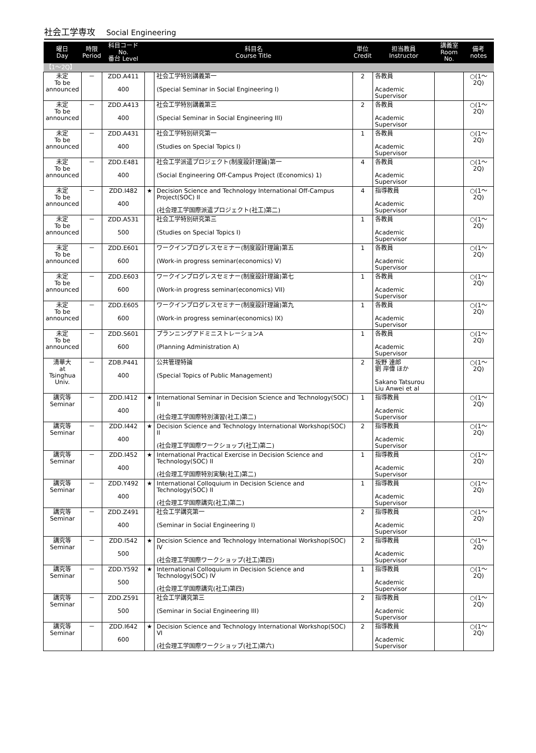社会工学専攻 Social Engineering
| 曜日 Day | 時限 Period | 科目コード No. 番台 Level | | 科目名 Course Title | 単位 Credit | 担当教員 Instructor | 講義室 Room No. | 備考 notes |
| --- | --- | --- | --- | --- | --- | --- | --- | --- |
| 【1～2Q】 | | | | | | | | |
| 未定 To be announced | － | ZDD.A411 400 | | 社会工学特別講義第一 (Special Seminar in Social Engineering I) | 2 | 各教員 Academic Supervisor | | ○(1～2Q) |
| 未定 To be announced | － | ZDD.A413 400 | | 社会工学特別講義第三 (Special Seminar in Social Engineering III) | 2 | 各教員 Academic Supervisor | | ○(1～2Q) |
| 未定 To be announced | － | ZDD.A431 400 | | 社会工学特別研究第一 (Studies on Special Topics I) | 1 | 各教員 Academic Supervisor | | ○(1～2Q) |
| 未定 To be announced | － | ZDD.E481 400 | | 社会工学派遣プロジェクト(制度設計理論)第一 (Social Engineering Off-Campus Project (Economics) 1) | 4 | 各教員 Academic Supervisor | | ○(1～2Q) |
| 未定 To be announced | － | ZDD.I482 400 | ★ | Decision Science and Technology International Off-Campus Project(SOC) II (社会理工学国際派遣プロジェクト(社工)第二) | 4 | 指導教員 Academic Supervisor | | ○(1～2Q) |
| 未定 To be announced | － | ZDD.A531 500 | | 社会工学特別研究第三 (Studies on Special Topics I) | 1 | 各教員 Academic Supervisor | | ○(1～2Q) |
| 未定 To be announced | － | ZDD.E601 600 | | ワークインプログレスセミナー(制度設計理論)第五 (Work-in progress seminar(economics) V) | 1 | 各教員 Academic Supervisor | | ○(1～2Q) |
| 未定 To be announced | － | ZDD.E603 600 | | ワークインプログレスセミナー(制度設計理論)第七 (Work-in progress seminar(economics) VII) | 1 | 各教員 Academic Supervisor | | ○(1～2Q) |
| 未定 To be announced | － | ZDD.E605 600 | | ワークインプログレスセミナー(制度設計理論)第九 (Work-in progress seminar(economics) IX) | 1 | 各教員 Academic Supervisor | | ○(1～2Q) |
| 未定 To be announced | － | ZDD.S601 600 | | プランニングアドミニストレーションA (Planning Administration A) | 1 | 各教員 Academic Supervisor | | ○(1～2Q) |
| 清華大 at Tsinghua Univ. | － | ZDB.P441 400 | | 公共管理特論 (Special Topics of Public Management) | 2 | 坂野 達郎 劉 岸偉 ほか Sakano Tatsurou Liu Anwei et al | | ○(1～2Q) |
| 講究等 Seminar | － | ZDD.I412 400 | ★ | International Seminar in Decision Science and Technology(SOC) II (社会理工学国際特別演習(社工)第二) | 1 | 指導教員 Academic Supervisor | | ○(1～2Q) |
| 講究等 Seminar | － | ZDD.I442 400 | ★ | Decision Science and Technology International Workshop(SOC) II (社会理工学国際ワークショップ(社工)第二) | 2 | 指導教員 Academic Supervisor | | ○(1～2Q) |
| 講究等 Seminar | － | ZDD.I452 400 | ★ | International Practical Exercise in Decision Science and Technology(SOC) II (社会理工学国際特別実験(社工)第二) | 1 | 指導教員 Academic Supervisor | | ○(1～2Q) |
| 講究等 Seminar | － | ZDD.Y492 400 | ★ | International Colloquium in Decision Science and Technology(SOC) II (社会理工学国際講究(社工)第二) | 1 | 指導教員 Academic Supervisor | | ○(1～2Q) |
| 講究等 Seminar | － | ZDD.Z491 400 | | 社会工学講究第一 (Seminar in Social Engineering I) | 2 | 指導教員 Academic Supervisor | | ○(1～2Q) |
| 講究等 Seminar | － | ZDD.I542 500 | ★ | Decision Science and Technology International Workshop(SOC) IV (社会理工学国際ワークショップ(社工)第四) | 2 | 指導教員 Academic Supervisor | | ○(1～2Q) |
| 講究等 Seminar | － | ZDD.Y592 500 | ★ | International Colloquium in Decision Science and Technology(SOC) IV (社会理工学国際講究(社工)第四) | 1 | 指導教員 Academic Supervisor | | ○(1～2Q) |
| 講究等 Seminar | － | ZDD.Z591 500 | | 社会工学講究第三 (Seminar in Social Engineering III) | 2 | 指導教員 Academic Supervisor | | ○(1～2Q) |
| 講究等 Seminar | － | ZDD.I642 600 | ★ | Decision Science and Technology International Workshop(SOC) VI (社会理工学国際ワークショップ(社工)第六) | 2 | 指導教員 Academic Supervisor | | ○(1～2Q) |